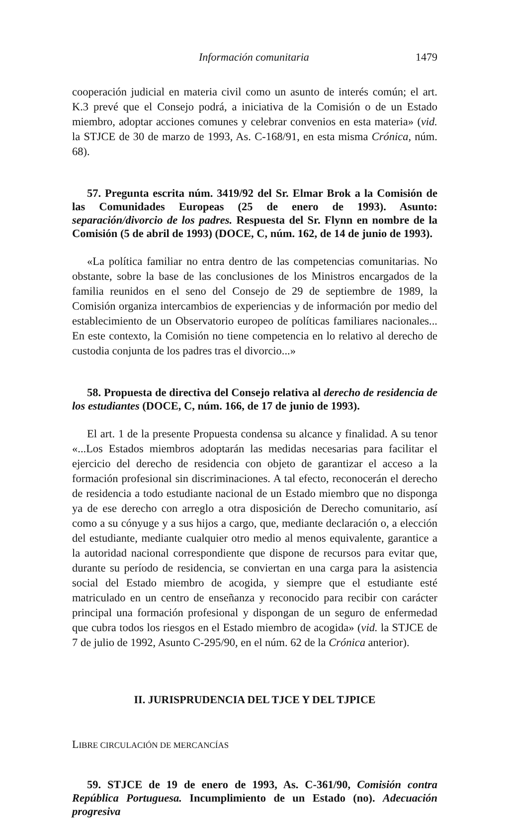Información comunitaria 1479
cooperación judicial en materia civil como un asunto de interés común; el art. K.3 prevé que el Consejo podrá, a iniciativa de la Comisión o de un Estado miembro, adoptar acciones comunes y celebrar convenios en esta materia» (vid. la STJCE de 30 de marzo de 1993, As. C-168/91, en esta misma Crónica, núm. 68).
57. Pregunta escrita núm. 3419/92 del Sr. Elmar Brok a la Comisión de las Comunidades Europeas (25 de enero de 1993). Asunto: separación/divorcio de los padres. Respuesta del Sr. Flynn en nombre de la Comisión (5 de abril de 1993) (DOCE, C, núm. 162, de 14 de junio de 1993).
«La política familiar no entra dentro de las competencias comunitarias. No obstante, sobre la base de las conclusiones de los Ministros encargados de la familia reunidos en el seno del Consejo de 29 de septiembre de 1989, la Comisión organiza intercambios de experiencias y de información por medio del establecimiento de un Observatorio europeo de políticas familiares nacionales... En este contexto, la Comisión no tiene competencia en lo relativo al derecho de custodia conjunta de los padres tras el divorcio...»
58. Propuesta de directiva del Consejo relativa al derecho de residencia de los estudiantes (DOCE, C, núm. 166, de 17 de junio de 1993).
El art. 1 de la presente Propuesta condensa su alcance y finalidad. A su tenor «...Los Estados miembros adoptarán las medidas necesarias para facilitar el ejercicio del derecho de residencia con objeto de garantizar el acceso a la formación profesional sin discriminaciones. A tal efecto, reconocerán el derecho de residencia a todo estudiante nacional de un Estado miembro que no disponga ya de ese derecho con arreglo a otra disposición de Derecho comunitario, así como a su cónyuge y a sus hijos a cargo, que, mediante declaración o, a elección del estudiante, mediante cualquier otro medio al menos equivalente, garantice a la autoridad nacional correspondiente que dispone de recursos para evitar que, durante su período de residencia, se conviertan en una carga para la asistencia social del Estado miembro de acogida, y siempre que el estudiante esté matriculado en un centro de enseñanza y reconocido para recibir con carácter principal una formación profesional y dispongan de un seguro de enfermedad que cubra todos los riesgos en el Estado miembro de acogida» (vid. la STJCE de 7 de julio de 1992, Asunto C-295/90, en el núm. 62 de la Crónica anterior).
II. JURISPRUDENCIA DEL TJCE Y DEL TJPICE
LIBRE CIRCULACIÓN DE MERCANCÍAS
59. STJCE de 19 de enero de 1993, As. C-361/90, Comisión contra República Portuguesa. Incumplimiento de un Estado (no). Adecuación progresiva